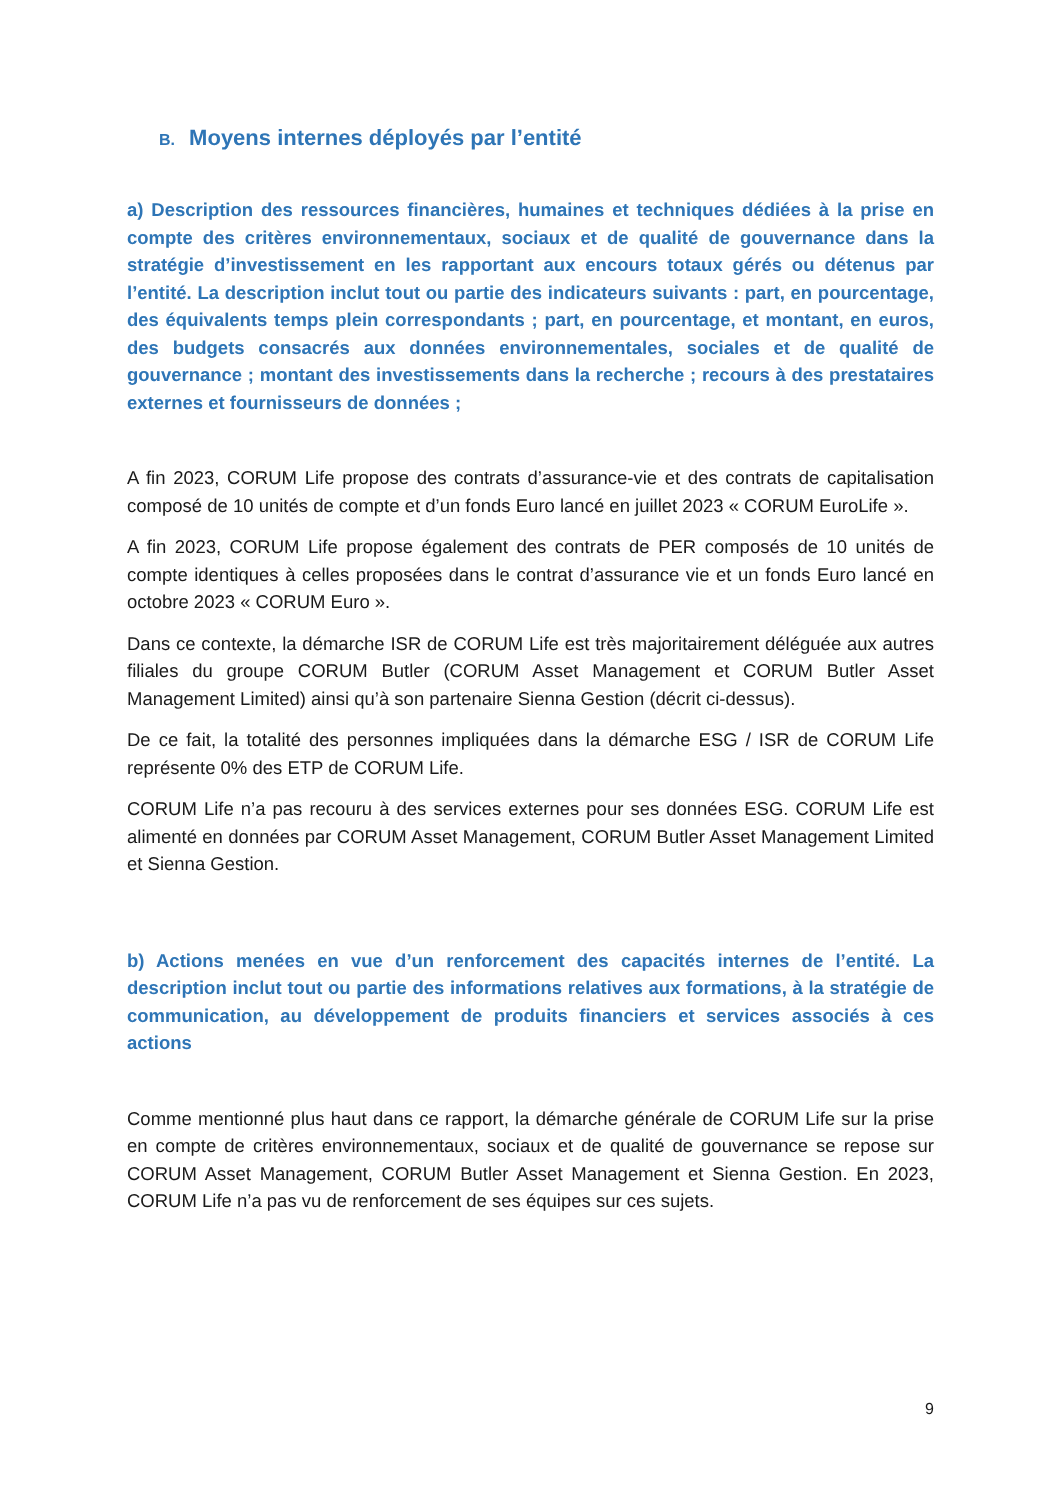B. Moyens internes déployés par l’entité
a) Description des ressources financières, humaines et techniques dédiées à la prise en compte des critères environnementaux, sociaux et de qualité de gouvernance dans la stratégie d’investissement en les rapportant aux encours totaux gérés ou détenus par l’entité. La description inclut tout ou partie des indicateurs suivants : part, en pourcentage, des équivalents temps plein correspondants ; part, en pourcentage, et montant, en euros, des budgets consacrés aux données environnementales, sociales et de qualité de gouvernance ; montant des investissements dans la recherche ; recours à des prestataires externes et fournisseurs de données ;
A fin 2023, CORUM Life propose des contrats d’assurance-vie et des contrats de capitalisation composé de 10 unités de compte et d’un fonds Euro lancé en juillet 2023 « CORUM EuroLife ».
A fin 2023, CORUM Life propose également des contrats de PER composés de 10 unités de compte identiques à celles proposées dans le contrat d’assurance vie et un fonds Euro lancé en octobre 2023 « CORUM Euro ».
Dans ce contexte, la démarche ISR de CORUM Life est très majoritairement déléguée aux autres filiales du groupe CORUM Butler (CORUM Asset Management et CORUM Butler Asset Management Limited) ainsi qu’à son partenaire Sienna Gestion (décrit ci-dessus).
De ce fait, la totalité des personnes impliquées dans la démarche ESG / ISR de CORUM Life représente 0% des ETP de CORUM Life.
CORUM Life n’a pas recouru à des services externes pour ses données ESG. CORUM Life est alimenté en données par CORUM Asset Management, CORUM Butler Asset Management Limited et Sienna Gestion.
b) Actions menées en vue d’un renforcement des capacités internes de l’entité. La description inclut tout ou partie des informations relatives aux formations, à la stratégie de communication, au développement de produits financiers et services associés à ces actions
Comme mentionné plus haut dans ce rapport, la démarche générale de CORUM Life sur la prise en compte de critères environnementaux, sociaux et de qualité de gouvernance se repose sur CORUM Asset Management, CORUM Butler Asset Management et Sienna Gestion. En 2023, CORUM Life n’a pas vu de renforcement de ses équipes sur ces sujets.
9